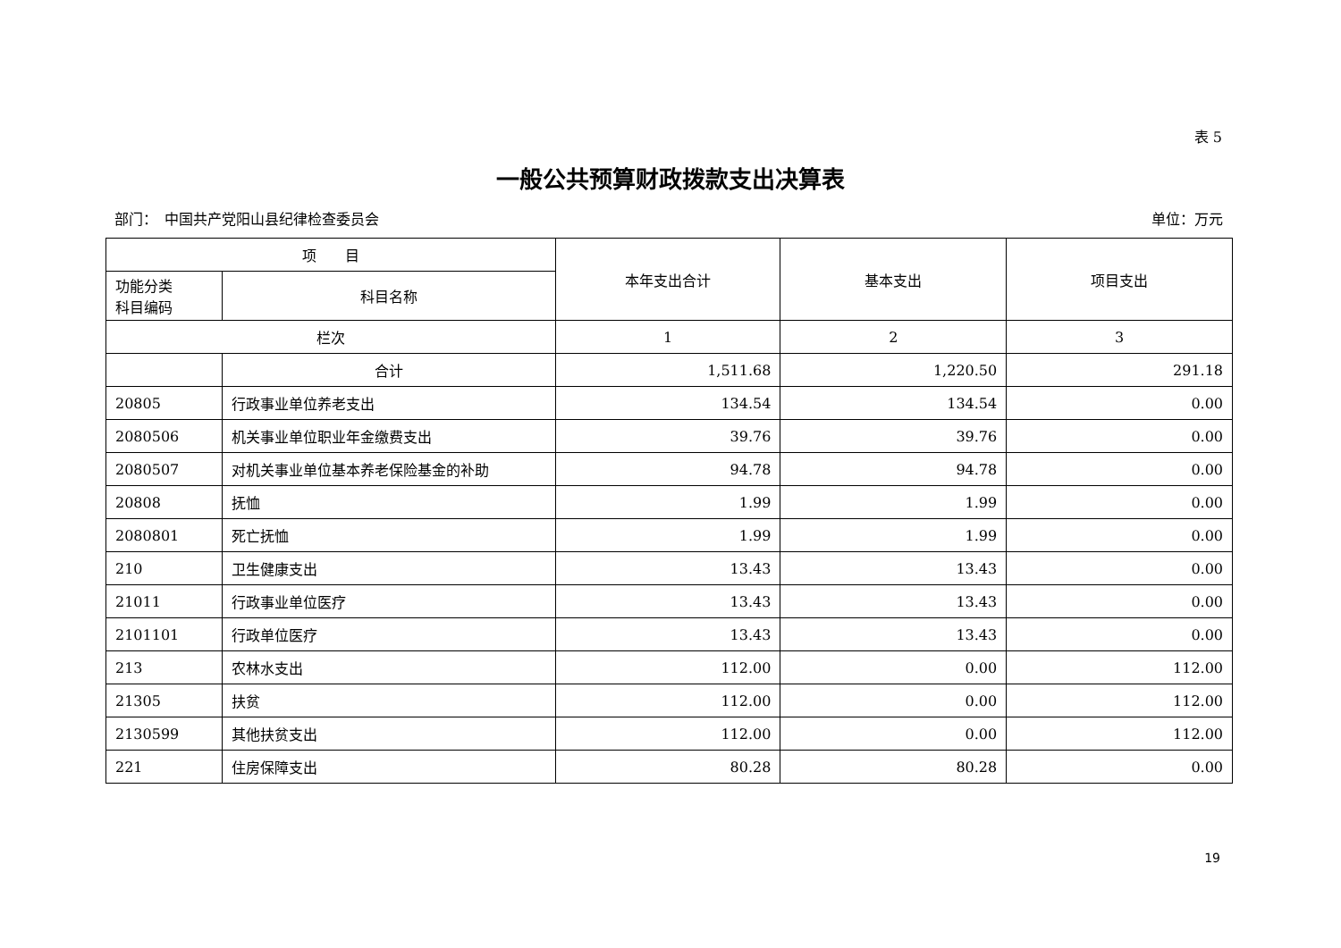表 5
一般公共预算财政拨款支出决算表
部门：　中国共产党阳山县纪律检查委员会 单位：万元
| 项 目 | | 本年支出合计 | 基本支出 | 项目支出 |
| --- | --- | --- | --- | --- |
| 功能分类 科目编码 | 科目名称 | | | |
| 栏次 | | 1 | 2 | 3 |
| | 合计 | 1,511.68 | 1,220.50 | 291.18 |
| 20805 | 行政事业单位养老支出 | 134.54 | 134.54 | 0.00 |
| 2080506 | 机关事业单位职业年金缴费支出 | 39.76 | 39.76 | 0.00 |
| 2080507 | 对机关事业单位基本养老保险基金的补助 | 94.78 | 94.78 | 0.00 |
| 20808 | 抚恤 | 1.99 | 1.99 | 0.00 |
| 2080801 | 死亡抚恤 | 1.99 | 1.99 | 0.00 |
| 210 | 卫生健康支出 | 13.43 | 13.43 | 0.00 |
| 21011 | 行政事业单位医疗 | 13.43 | 13.43 | 0.00 |
| 2101101 | 行政单位医疗 | 13.43 | 13.43 | 0.00 |
| 213 | 农林水支出 | 112.00 | 0.00 | 112.00 |
| 21305 | 扶贫 | 112.00 | 0.00 | 112.00 |
| 2130599 | 其他扶贫支出 | 112.00 | 0.00 | 112.00 |
| 221 | 住房保障支出 | 80.28 | 80.28 | 0.00 |
19